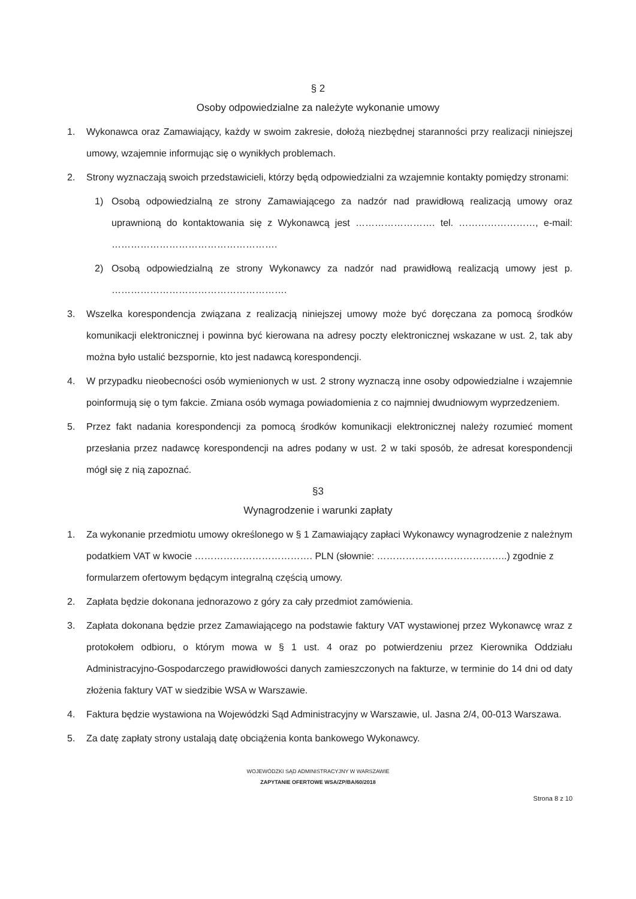§ 2
Osoby odpowiedzialne za należyte wykonanie umowy
1. Wykonawca oraz Zamawiający, każdy w swoim zakresie, dołożą niezbędnej staranności przy realizacji niniejszej umowy, wzajemnie informując się o wynikłych problemach.
2. Strony wyznaczają swoich przedstawicieli, którzy będą odpowiedzialni za wzajemnie kontakty pomiędzy stronami:
1) Osobą odpowiedzialną ze strony Zamawiającego za nadzór nad prawidłową realizacją umowy oraz uprawnioną do kontaktowania się z Wykonawcą jest ……………………. tel. ……………………, e-mail: …………………………………………….
2) Osobą odpowiedzialną ze strony Wykonawcy za nadzór nad prawidłową realizacją umowy jest p. ……………………………………………….
3. Wszelka korespondencja związana z realizacją niniejszej umowy może być doręczana za pomocą środków komunikacji elektronicznej i powinna być kierowana na adresy poczty elektronicznej wskazane w ust. 2, tak aby można było ustalić bezspornie, kto jest nadawcą korespondencji.
4. W przypadku nieobecności osób wymienionych w ust. 2 strony wyznaczą inne osoby odpowiedzialne i wzajemnie poinformują się o tym fakcie. Zmiana osób wymaga powiadomienia z co najmniej dwudniowym wyprzedzeniem.
5. Przez fakt nadania korespondencji za pomocą środków komunikacji elektronicznej należy rozumieć moment przesłania przez nadawcę korespondencji na adres podany w ust. 2 w taki sposób, że adresat korespondencji mógł się z nią zapoznać.
§3
Wynagrodzenie i warunki zapłaty
1. Za wykonanie przedmiotu umowy określonego w § 1 Zamawiający zapłaci Wykonawcy wynagrodzenie z należnym podatkiem VAT w kwocie ………………………………. PLN (słownie: …………………………………..) zgodnie z formularzem ofertowym będącym integralną częścią umowy.
2. Zapłata będzie dokonana jednorazowo z góry za cały przedmiot zamówienia.
3. Zapłata dokonana będzie przez Zamawiającego na podstawie faktury VAT wystawionej przez Wykonawcę wraz z protokołem odbioru, o którym mowa w § 1 ust. 4 oraz po potwierdzeniu przez Kierownika Oddziału Administracyjno-Gospodarczego prawidłowości danych zamieszczonych na fakturze, w terminie do 14 dni od daty złożenia faktury VAT w siedzibie WSA w Warszawie.
4. Faktura będzie wystawiona na Wojewódzki Sąd Administracyjny w Warszawie, ul. Jasna 2/4, 00-013 Warszawa.
5. Za datę zapłaty strony ustalają datę obciążenia konta bankowego Wykonawcy.
WOJEWÓDZKI SĄD ADMINISTRACYJNY W WARSZAWIE
ZAPYTANIE OFERTOWE WSA/ZP/BA/60/2018
Strona 8 z 10